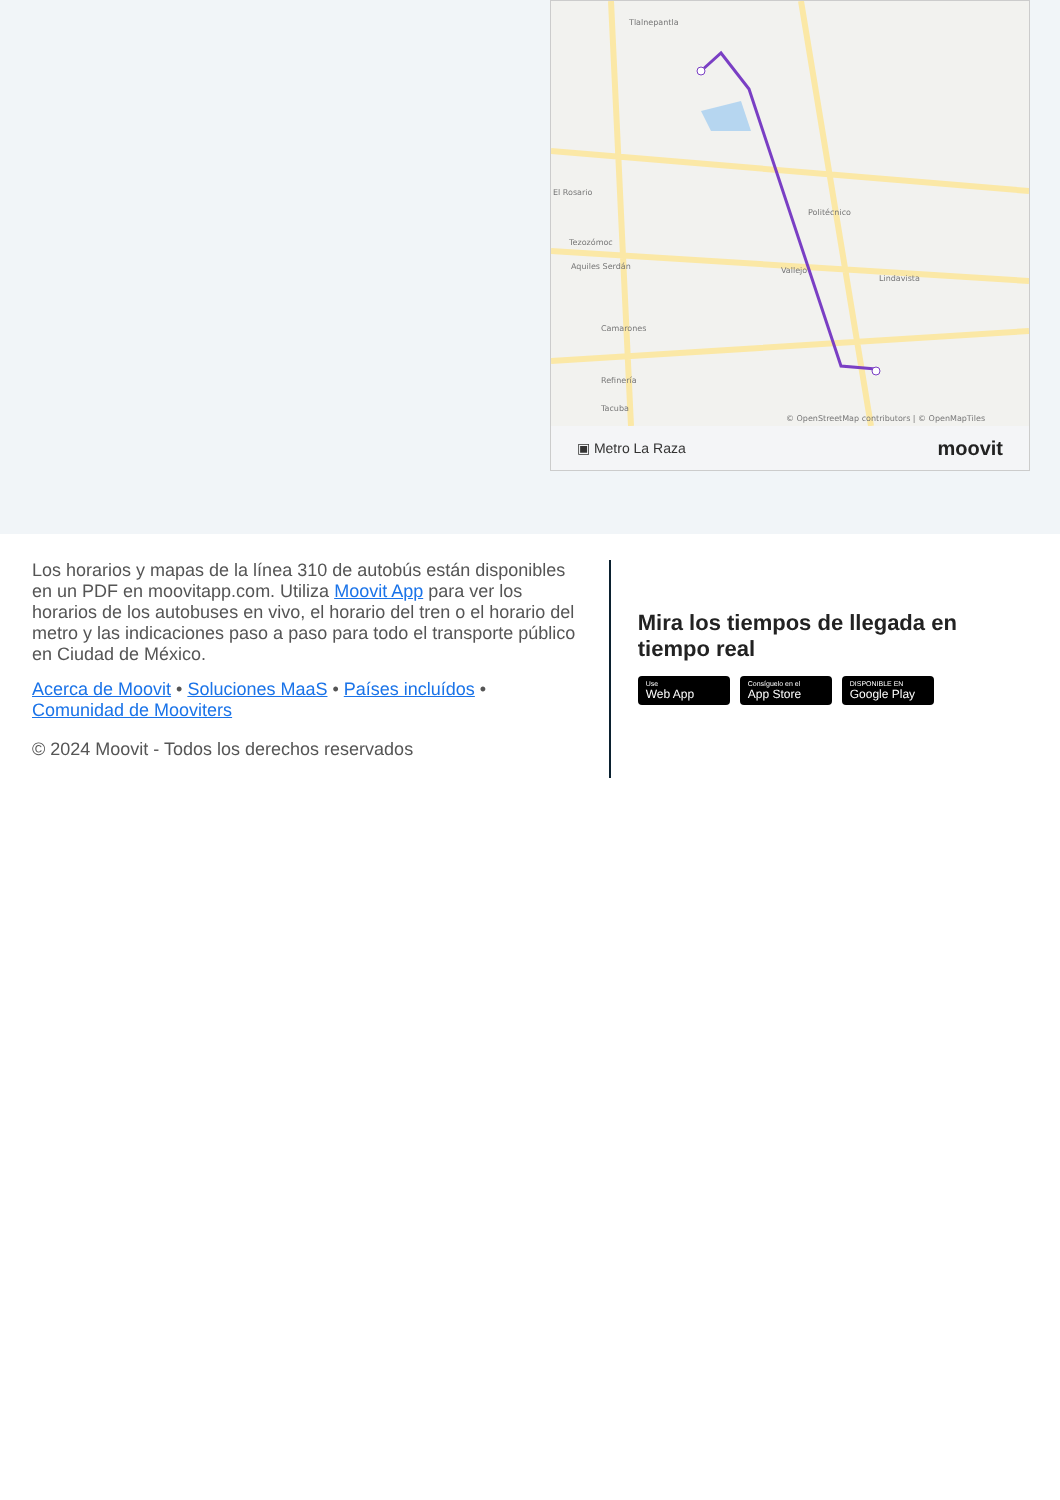Tlalnepantla
El Rosario
Politécnico
Tezozómoc
Aquiles Serdán
Vallejo
Lindavista
Camarones
Refinería
Tacuba
© OpenStreetMap contributors | © OpenMapTiles
▣ Metro La Raza moovit
Los horarios y mapas de la línea 310 de autobús están disponibles en un PDF en moovitapp.com. Utiliza Moovit App para ver los horarios de los autobuses en vivo, el horario del tren o el horario del metro y las indicaciones paso a paso para todo el transporte público en Ciudad de México.
Acerca de Moovit • Soluciones MaaS • Países incluídos • Comunidad de Mooviters
© 2024 Moovit - Todos los derechos reservados
Mira los tiempos de llegada en tiempo real
Use Web App Consíguelo en el App Store DISPONIBLE EN Google Play